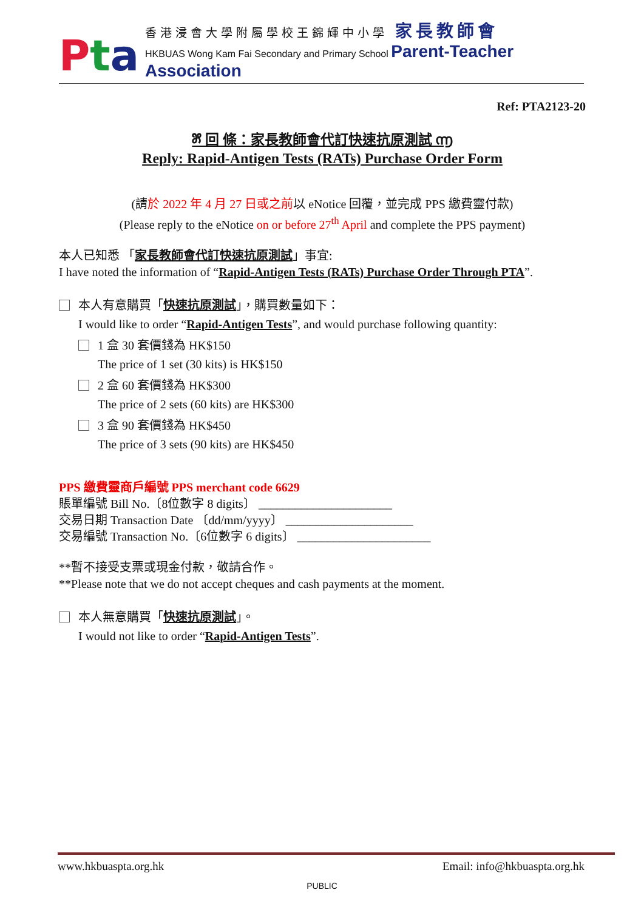Pta
香港浸會大學附屬學校王錦輝中小學 家長教師會
HKBUAS Wong Kam Fai Secondary and Primary School Parent-Teacher Association
Ref: PTA2123-20
೫ 回 條：家長教師會代訂快速抗原測試 ൬
Reply: Rapid-Antigen Tests (RATs) Purchase Order Form
(請於 2022 年 4 月 27 日或之前以 eNotice 回覆，並完成 PPS 繳費靈付款)
(Please reply to the eNotice on or before 27<sup>th</sup> April and complete the PPS payment)
本人已知悉 「家長教師會代訂快速抗原測試」事宜:
I have noted the information of “Rapid-Antigen Tests (RATs) Purchase Order Through PTA”.
本人有意購買「快速抗原測試」，購買數量如下：
I would like to order “Rapid-Antigen Tests”, and would purchase following quantity:
1 盒 30 套價錢為 HK$150
The price of 1 set (30 kits) is HK$150
2 盒 60 套價錢為 HK$300
The price of 2 sets (60 kits) are HK$300
3 盒 90 套價錢為 HK$450
The price of 3 sets (90 kits) are HK$450
PPS 繳費靈商戶編號 PPS merchant code 6629
賬單編號 Bill No.〔8位數字 8 digits〕 ______________________
交易日期 Transaction Date 〔dd/mm/yyyy〕 _____________________
交易編號 Transaction No.〔6位數字 6 digits〕 ______________________
**暫不接受支票或現金付款，敬請合作。
**Please note that we do not accept cheques and cash payments at the moment.
本人無意購買「快速抗原測試」。
I would not like to order “Rapid-Antigen Tests”.
www.hkbuaspta.org.hk Email: info@hkbuaspta.org.hk
PUBLIC